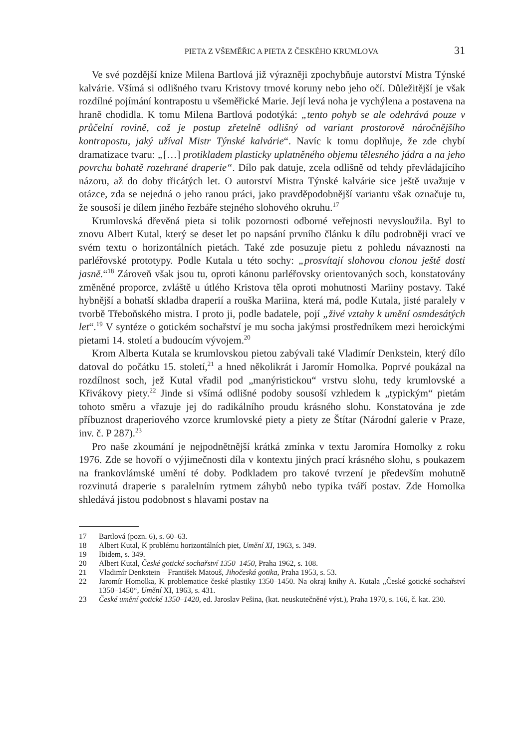PIETA Z VŠEMĚŘIC A PIETA Z ČESKÉHO KRUMLOVA 31
Ve své pozdější knize Milena Bartlová již výrazněji zpochybňuje autorství Mistra Týnské kalvárie. Všímá si odlišného tvaru Kristovy trnové koruny nebo jeho očí. Důležitější je však rozdílné pojímání kontrapostu u všeměřické Marie. Její levá noha je vychýlena a postavena na hraně chodidla. K tomu Milena Bartlová podotýká: „tento pohyb se ale odehrává pouze v průčelní rovině, což je postup zřetelně odlišný od variant prostorově náročnějšího kontrapostu, jaký užíval Mistr Týnské kalvárie“. Navíc k tomu doplňuje, že zde chybí dramatizace tvaru: „[…] protikladem plasticky uplatněného objemu tělesného jádra a na jeho povrchu bohatě rozehrané draperie“. Dílo pak datuje, zcela odlišně od tehdy převládajícího názoru, až do doby třicátých let. O autorství Mistra Týnské kalvárie sice ještě uvažuje v otázce, zda se nejedná o jeho ranou práci, jako pravděpodobnější variantu však označuje tu, že sousoší je dílem jiného řezbáře stejného slohového okruhu.<sup>17</sup>
Krumlovská dřevěná pieta si tolik pozornosti odborné veřejnosti nevysloužila. Byl to znovu Albert Kutal, který se deset let po napsání prvního článku k dílu podrobněji vrací ve svém textu o horizontálních pietách. Také zde posuzuje pietu z pohledu návaznosti na parléřovské prototypy. Podle Kutala u této sochy: „prosvítají slohovou clonou ještě dosti jasně.“<sup>18</sup> Zároveň však jsou tu, oproti kánonu parléřovsky orientovaných soch, konstatovány změněné proporce, zvláště u útlého Kristova těla oproti mohutnosti Mariiny postavy. Také hybnější a bohatší skladba draperií a rouška Mariina, která má, podle Kutala, jisté paralely v tvorbě Třeboňského mistra. I proto ji, podle badatele, pojí „živé vztahy k umění osmdesátých let“.<sup>19</sup> V syntéze o gotickém sochařství je mu socha jakýmsi prostředníkem mezi heroickými pietami 14. století a budoucím vývojem.<sup>20</sup>
Krom Alberta Kutala se krumlovskou pietou zabývali také Vladimír Denkstein, který dílo datoval do počátku 15. století,<sup>21</sup> a hned několikrát i Jaromír Homolka. Poprvé poukázal na rozdílnost soch, jež Kutal vřadil pod „manýristickou“ vrstvu slohu, tedy krumlovské a Křivákovy piety.<sup>22</sup> Jinde si všímá odlišné podoby sousoší vzhledem k „typickým“ pietám tohoto směru a vřazuje jej do radikálního proudu krásného slohu. Konstatována je zde příbuznost draperiového vzorce krumlovské piety a piety ze Štítar (Národní galerie v Praze, inv. č. P 287).<sup>23</sup>
Pro naše zkoumání je nejpodnětnější krátká zmínka v textu Jaromíra Homolky z roku 1976. Zde se hovoří o výjimečnosti díla v kontextu jiných prací krásného slohu, s poukazem na frankovlámské umění té doby. Podkladem pro takové tvrzení je především mohutně rozvinutá draperie s paralelním rytmem záhybů nebo typika tváří postav. Zde Homolka shledává jistou podobnost s hlavami postav na
17 Bartlová (pozn. 6), s. 60–63.
18 Albert Kutal, K problému horizontálních piet, Umění XI, 1963, s. 349.
19 Ibidem, s. 349.
20 Albert Kutal, České gotické sochařství 1350–1450, Praha 1962, s. 108.
21 Vladimír Denkstein – František Matouš, Jihočeská gotika, Praha 1953, s. 53.
22 Jaromír Homolka, K problematice české plastiky 1350–1450. Na okraj knihy A. Kutala „České gotické sochařství 1350–1450“, Umění XI, 1963, s. 431.
23 České umění gotické 1350–1420, ed. Jaroslav Pešina, (kat. neuskutečněné výst.), Praha 1970, s. 166, č. kat. 230.